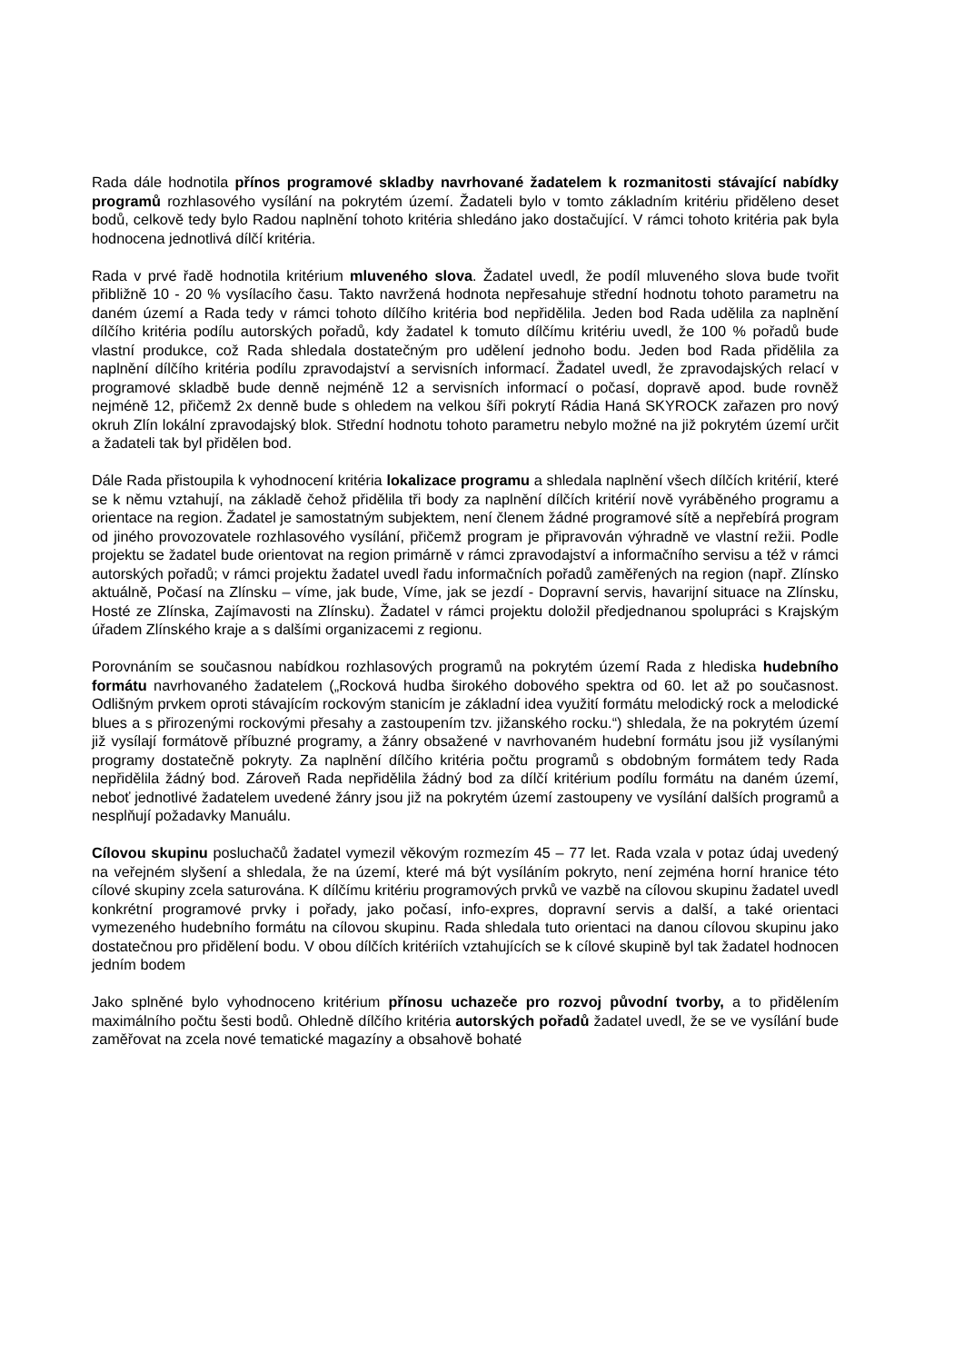Rada dále hodnotila přínos programové skladby navrhované žadatelem k rozmanitosti stávající nabídky programů rozhlasového vysílání na pokrytém území. Žadateli bylo v tomto základním kritériu přiděleno deset bodů, celkově tedy bylo Radou naplnění tohoto kritéria shledáno jako dostačující. V rámci tohoto kritéria pak byla hodnocena jednotlivá dílčí kritéria.
Rada v prvé řadě hodnotila kritérium mluveného slova. Žadatel uvedl, že podíl mluveného slova bude tvořit přibližně 10 - 20 % vysílacího času. Takto navržená hodnota nepřesahuje střední hodnotu tohoto parametru na daném území a Rada tedy v rámci tohoto dílčího kritéria bod nepřidělila. Jeden bod Rada udělila za naplnění dílčího kritéria podílu autorských pořadů, kdy žadatel k tomuto dílčímu kritériu uvedl, že 100 % pořadů bude vlastní produkce, což Rada shledala dostatečným pro udělení jednoho bodu. Jeden bod Rada přidělila za naplnění dílčího kritéria podílu zpravodajství a servisních informací. Žadatel uvedl, že zpravodajských relací v programové skladbě bude denně nejméně 12 a servisních informací o počasí, dopravě apod. bude rovněž nejméně 12, přičemž 2x denně bude s ohledem na velkou šíři pokrytí Rádia Haná SKYROCK zařazen pro nový okruh Zlín lokální zpravodajský blok. Střední hodnotu tohoto parametru nebylo možné na již pokrytém území určit a žadateli tak byl přidělen bod.
Dále Rada přistoupila k vyhodnocení kritéria lokalizace programu a shledala naplnění všech dílčích kritérií, které se k němu vztahují, na základě čehož přidělila tři body za naplnění dílčích kritérií nově vyráběného programu a orientace na region. Žadatel je samostatným subjektem, není členem žádné programové sítě a nepřebírá program od jiného provozovatele rozhlasového vysílání, přičemž program je připravován výhradně ve vlastní režii. Podle projektu se žadatel bude orientovat na region primárně v rámci zpravodajství a informačního servisu a též v rámci autorských pořadů; v rámci projektu žadatel uvedl řadu informačních pořadů zaměřených na region (např. Zlínsko aktuálně, Počasí na Zlínsku – víme, jak bude, Víme, jak se jezdí - Dopravní servis, havarijní situace na Zlínsku, Hosté ze Zlínska, Zajímavosti na Zlínsku). Žadatel v rámci projektu doložil předjednanou spolupráci s Krajským úřadem Zlínského kraje a s dalšími organizacemi z regionu.
Porovnáním se současnou nabídkou rozhlasových programů na pokrytém území Rada z hlediska hudebního formátu navrhovaného žadatelem („Rocková hudba širokého dobového spektra od 60. let až po současnost. Odlišným prvkem oproti stávajícím rockovým stanicím je základní idea využití formátu melodický rock a melodické blues a s přirozenými rockovými přesahy a zastoupením tzv. jižanského rocku.“) shledala, že na pokrytém území již vysílají formátově příbuzné programy, a žánry obsažené v navrhovaném hudební formátu jsou již vysílanými programy dostatečně pokryty. Za naplnění dílčího kritéria počtu programů s obdobným formátem tedy Rada nepřidělila žádný bod. Zároveň Rada nepřidělila žádný bod za dílčí kritérium podílu formátu na daném území, neboť jednotlivé žadatelem uvedené žánry jsou již na pokrytém území zastoupeny ve vysílání dalších programů a nesplňují požadavky Manuálu.
Cílovou skupinu posluchačů žadatel vymezil věkovým rozmezím 45 – 77 let. Rada vzala v potaz údaj uvedený na veřejném slyšení a shledala, že na území, které má být vysíláním pokryto, není zejména horní hranice této cílové skupiny zcela saturována. K dílčímu kritériu programových prvků ve vazbě na cílovou skupinu žadatel uvedl konkrétní programové prvky i pořady, jako počasí, info-expres, dopravní servis a další, a také orientaci vymezeného hudebního formátu na cílovou skupinu. Rada shledala tuto orientaci na danou cílovou skupinu jako dostatečnou pro přidělení bodu. V obou dílčích kritériích vztahujících se k cílové skupině byl tak žadatel hodnocen jedním bodem
Jako splněné bylo vyhodnoceno kritérium přínosu uchazeče pro rozvoj původní tvorby, a to přidělením maximálního počtu šesti bodů. Ohledně dílčího kritéria autorských pořadů žadatel uvedl, že se ve vysílání bude zaměřovat na zcela nové tematické magazíny a obsahově bohaté